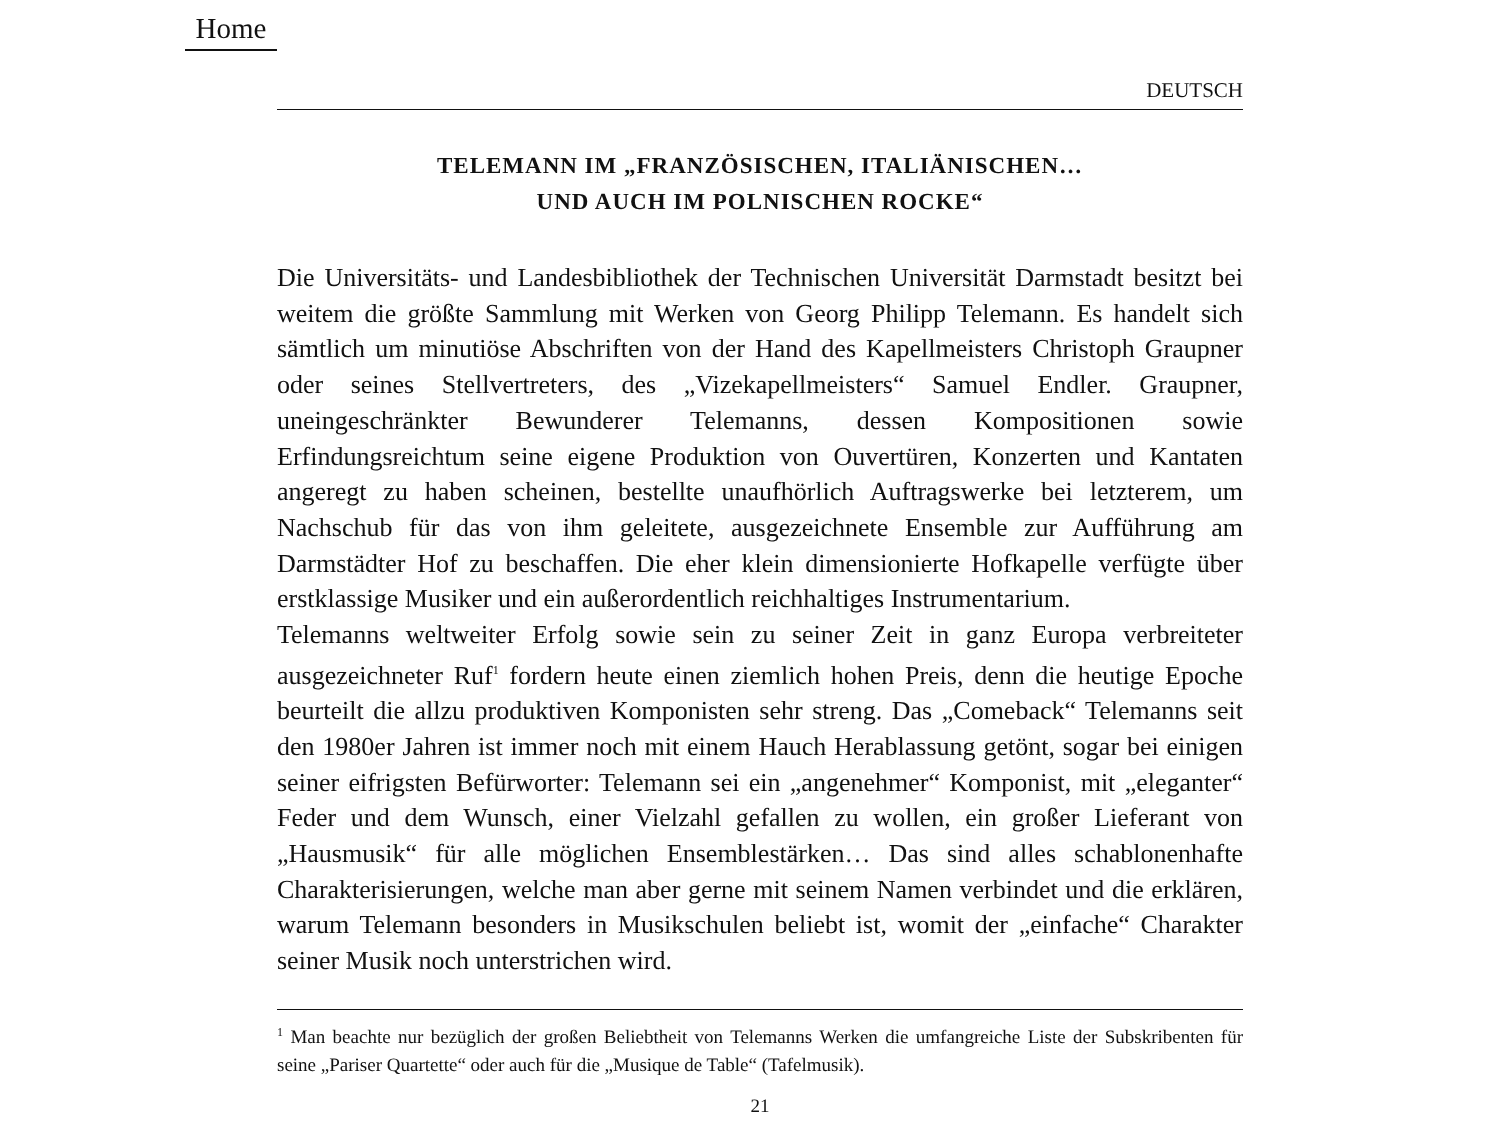Home
DEUTSCH
TELEMANN IM „FRANZÖSISCHEN, ITALIÄNISCHEN…
UND AUCH IM POLNISCHEN ROCKE“
Die Universitäts- und Landesbibliothek der Technischen Universität Darmstadt besitzt bei weitem die größte Sammlung mit Werken von Georg Philipp Telemann. Es handelt sich sämtlich um minutiöse Abschriften von der Hand des Kapellmeisters Christoph Graupner oder seines Stellvertreters, des „Vizekapellmeisters“ Samuel Endler. Graupner, uneingeschränkter Bewunderer Telemanns, dessen Kompositionen sowie Erfindungsreichtum seine eigene Produktion von Ouvertüren, Konzerten und Kantaten angeregt zu haben scheinen, bestellte unaufhörlich Auftragswerke bei letzterem, um Nachschub für das von ihm geleitete, ausgezeichnete Ensemble zur Aufführung am Darmstädter Hof zu beschaffen. Die eher klein dimensionierte Hofkapelle verfügte über erstklassige Musiker und ein außerordentlich reichhaltiges Instrumentarium.
Telemanns weltweiter Erfolg sowie sein zu seiner Zeit in ganz Europa verbreiteter ausgezeichneter Ruf<sup>1</sup> fordern heute einen ziemlich hohen Preis, denn die heutige Epoche beurteilt die allzu produktiven Komponisten sehr streng. Das „Comeback“ Telemanns seit den 1980er Jahren ist immer noch mit einem Hauch Herablassung getönt, sogar bei einigen seiner eifrigsten Befürworter: Telemann sei ein „angenehmer“ Komponist, mit „eleganter“ Feder und dem Wunsch, einer Vielzahl gefallen zu wollen, ein großer Lieferant von „Hausmusik“ für alle möglichen Ensemblestärken… Das sind alles schablonenhafte Charakterisierungen, welche man aber gerne mit seinem Namen verbindet und die erklären, warum Telemann besonders in Musikschulen beliebt ist, womit der „einfache“ Charakter seiner Musik noch unterstrichen wird.
<sup>1</sup> Man beachte nur bezüglich der großen Beliebtheit von Telemanns Werken die umfangreiche Liste der Subskribenten für seine „Pariser Quartette“ oder auch für die „Musique de Table“ (Tafelmusik).
21